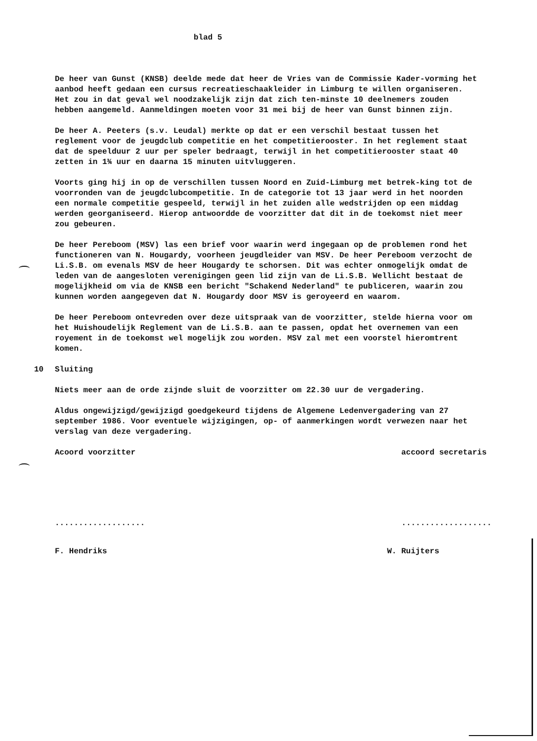blad 5
De heer van Gunst (KNSB) deelde mede dat heer de Vries van de Commissie Kader-vorming het aanbod heeft gedaan een cursus recreatieschaakleider in Limburg te willen organiseren. Het zou in dat geval wel noodzakelijk zijn dat zich ten-minste 10 deelnemers zouden hebben aangemeld. Aanmeldingen moeten voor 31 mei bij de heer van Gunst binnen zijn.
De heer A. Peeters (s.v. Leudal) merkte op dat er een verschil bestaat tussen het reglement voor de jeugdclub competitie en het competitierooster. In het reglement staat dat de speelduur 2 uur per speler bedraagt, terwijl in het competitierooster staat 40 zetten in 1¾ uur en daarna 15 minuten uitvluggeren.
Voorts ging hij in op de verschillen tussen Noord en Zuid-Limburg met betrek-king tot de voorronden van de jeugdclubcompetitie. In de categorie tot 13 jaar werd in het noorden een normale competitie gespeeld, terwijl in het zuiden alle wedstrijden op een middag werden georganiseerd. Hierop antwoordde de voorzitter dat dit in de toekomst niet meer zou gebeuren.
De heer Pereboom (MSV) las een brief voor waarin werd ingegaan op de problemen rond het functioneren van N. Hougardy, voorheen jeugdleider van MSV. De heer Pereboom verzocht de Li.S.B. om evenals MSV de heer Hougardy te schorsen. Dit was echter onmogelijk omdat de leden van de aangesloten verenigingen geen lid zijn van de Li.S.B. Wellicht bestaat de mogelijkheid om via de KNSB een bericht "Schakend Nederland" te publiceren, waarin zou kunnen worden aangegeven dat N. Hougardy door MSV is geroyeerd en waarom.
De heer Pereboom ontevreden over deze uitspraak van de voorzitter, stelde hierna voor om het Huishoudelijk Reglement van de Li.S.B. aan te passen, opdat het overnemen van een royement in de toekomst wel mogelijk zou worden. MSV zal met een voorstel hieromtrent komen.
10 Sluiting
Niets meer aan de orde zijnde sluit de voorzitter om 22.30 uur de vergadering.
Aldus ongewijzigd/gewijzigd goedgekeurd tijdens de Algemene Ledenvergadering van 27 september 1986. Voor eventuele wijzigingen, op- of aanmerkingen wordt verwezen naar het verslag van deze vergadering.
Acoord voorzitter accoord secretaris
......................................
F. Hendriks W. Ruijters